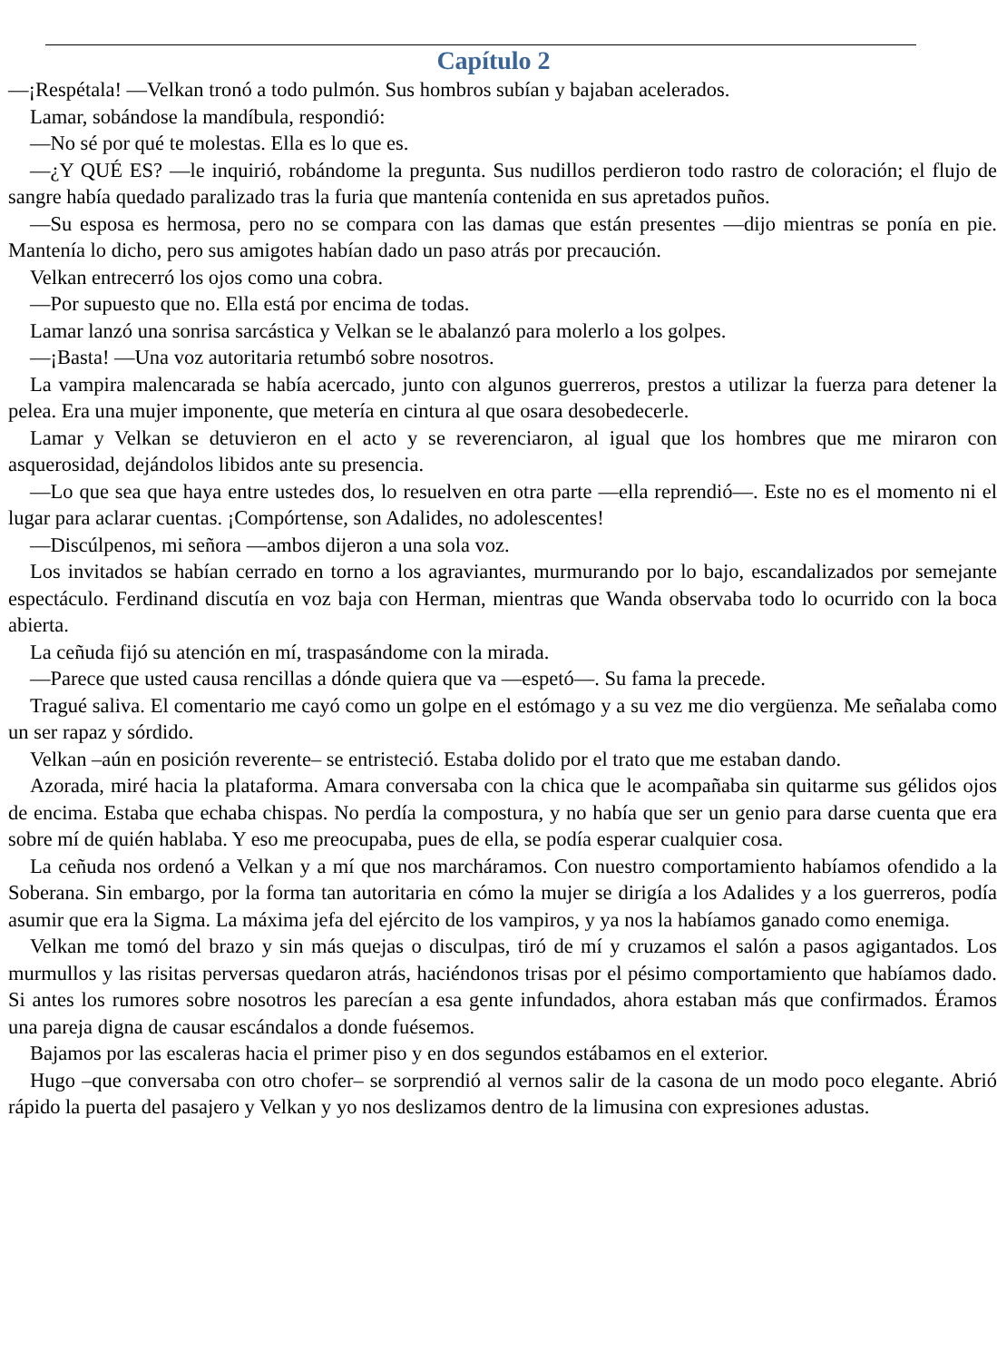Capítulo 2
—¡Respétala! —Velkan tronó a todo pulmón. Sus hombros subían y bajaban acelerados.
Lamar, sobándose la mandíbula, respondió:
—No sé por qué te molestas. Ella es lo que es.
—¿Y QUÉ ES? —le inquirió, robándome la pregunta. Sus nudillos perdieron todo rastro de coloración; el flujo de sangre había quedado paralizado tras la furia que mantenía contenida en sus apretados puños.
—Su esposa es hermosa, pero no se compara con las damas que están presentes —dijo mientras se ponía en pie. Mantenía lo dicho, pero sus amigotes habían dado un paso atrás por precaución.
Velkan entrecerró los ojos como una cobra.
—Por supuesto que no. Ella está por encima de todas.
Lamar lanzó una sonrisa sarcástica y Velkan se le abalanzó para molerlo a los golpes.
—¡Basta! —Una voz autoritaria retumbó sobre nosotros.
La vampira malencarada se había acercado, junto con algunos guerreros, prestos a utilizar la fuerza para detener la pelea. Era una mujer imponente, que metería en cintura al que osara desobedecerle.
Lamar y Velkan se detuvieron en el acto y se reverenciaron, al igual que los hombres que me miraron con asquerosidad, dejándolos libidos ante su presencia.
—Lo que sea que haya entre ustedes dos, lo resuelven en otra parte —ella reprendió—. Este no es el momento ni el lugar para aclarar cuentas. ¡Compórtense, son Adalides, no adolescentes!
—Discúlpenos, mi señora —ambos dijeron a una sola voz.
Los invitados se habían cerrado en torno a los agraviantes, murmurando por lo bajo, escandalizados por semejante espectáculo. Ferdinand discutía en voz baja con Herman, mientras que Wanda observaba todo lo ocurrido con la boca abierta.
La ceñuda fijó su atención en mí, traspasándome con la mirada.
—Parece que usted causa rencillas a dónde quiera que va —espetó—. Su fama la precede.
Tragué saliva. El comentario me cayó como un golpe en el estómago y a su vez me dio vergüenza. Me señalaba como un ser rapaz y sórdido.
Velkan –aún en posición reverente– se entristeció. Estaba dolido por el trato que me estaban dando.
Azorada, miré hacia la plataforma. Amara conversaba con la chica que le acompañaba sin quitarme sus gélidos ojos de encima. Estaba que echaba chispas. No perdía la compostura, y no había que ser un genio para darse cuenta que era sobre mí de quién hablaba. Y eso me preocupaba, pues de ella, se podía esperar cualquier cosa.
La ceñuda nos ordenó a Velkan y a mí que nos marcháramos. Con nuestro comportamiento habíamos ofendido a la Soberana. Sin embargo, por la forma tan autoritaria en cómo la mujer se dirigía a los Adalides y a los guerreros, podía asumir que era la Sigma. La máxima jefa del ejército de los vampiros, y ya nos la habíamos ganado como enemiga.
Velkan me tomó del brazo y sin más quejas o disculpas, tiró de mí y cruzamos el salón a pasos agigantados. Los murmullos y las risitas perversas quedaron atrás, haciéndonos trisas por el pésimo comportamiento que habíamos dado. Si antes los rumores sobre nosotros les parecían a esa gente infundados, ahora estaban más que confirmados. Éramos una pareja digna de causar escándalos a donde fuésemos.
Bajamos por las escaleras hacia el primer piso y en dos segundos estábamos en el exterior.
Hugo –que conversaba con otro chofer– se sorprendió al vernos salir de la casona de un modo poco elegante. Abrió rápido la puerta del pasajero y Velkan y yo nos deslizamos dentro de la limusina con expresiones adustas.